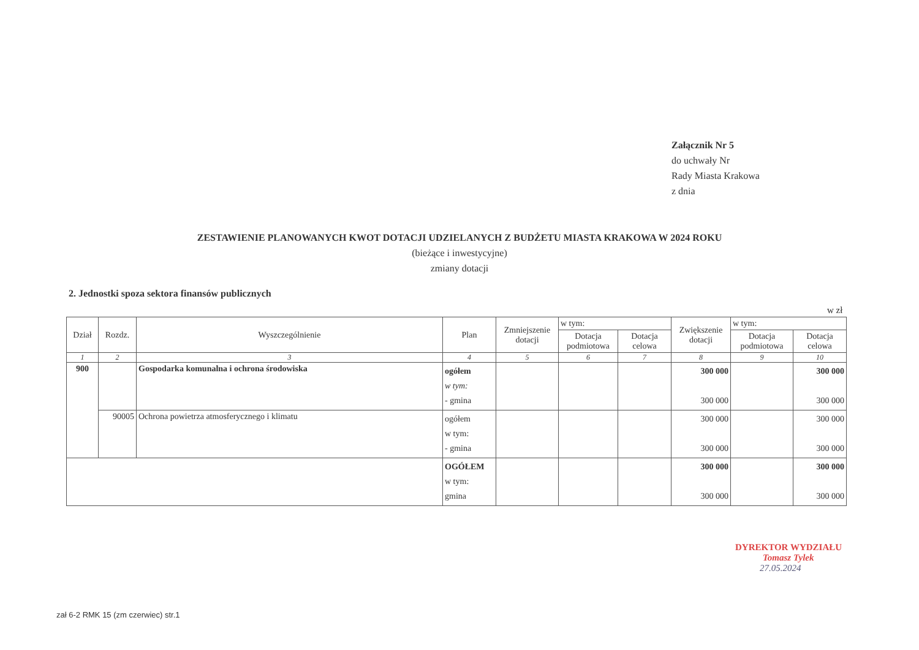Załącznik Nr 5
do uchwały Nr
Rady Miasta Krakowa
z dnia
ZESTAWIENIE PLANOWANYCH KWOT DOTACJI UDZIELANYCH Z BUDŻETU MIASTA KRAKOWA W 2024 ROKU
(bieżące i inwestycyjne)
zmiany dotacji
2. Jednostki spoza sektora finansów publicznych
w zł
| Dział | Rozdz. | Wyszczególnienie | Plan | Zmniejszenie dotacji | w tym: | | Zwiększenie dotacji | w tym: | |
| | | | | | Dotacja podmiotowa | Dotacja celowa | | Dotacja podmiotowa | Dotacja celowa |
| 1 | 2 | 3 | 4 | 5 | 6 | 7 | 8 | 9 | 10 |
| 900 | | Gospodarka komunalna i ochrona środowiska | ogółem w tym: - gmina | | | | 300 000 300 000 | | 300 000 300 000 |
| | 90005 | Ochrona powietrza atmosferycznego i klimatu | ogółem w tym: - gmina | | | | 300 000 300 000 | | 300 000 300 000 |
| | | | OGÓŁEM w tym: gmina | | | | 300 000 300 000 | | 300 000 300 000 |
DYREKTOR WYDZIAŁU
Tomasz Tylek
27.05.2024
zał 6-2 RMK 15 (zm czerwiec) str.1